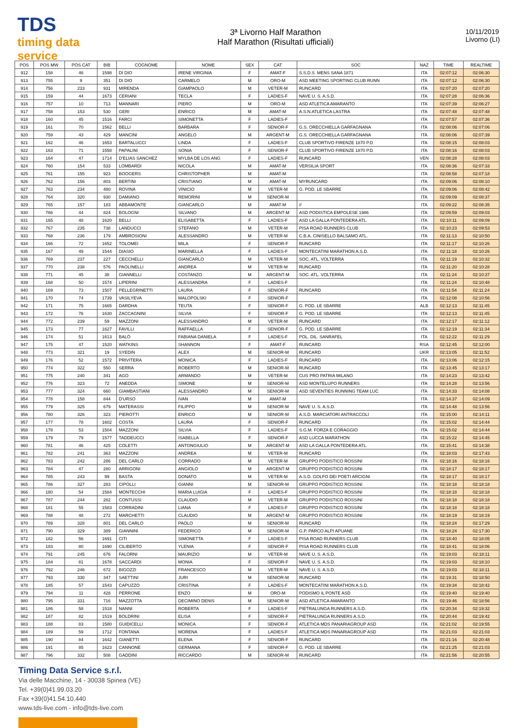TDS
timing data service
3ª Livorno Half Marathon
Half Marathon (Risultati ufficiali)
10/11/2019
Livorno (LI)
| POS | POS MW | POS CAT | BIB | COGNOME | NOME | SEX | CAT | SOC | NAZ | TIME | REALTIME |
| --- | --- | --- | --- | --- | --- | --- | --- | --- | --- | --- | --- |
| 912 | 158 | 46 | 1598 | DI DIO | IRENE VIRGINIA | F | AMAT-F | S.S.D.S. MENS SANA 1871 | ITA | 02:07:12 | 02:06:30 |
| 913 | 755 | 9 | 351 | DI DIO | CARMELO | M | ORO-M | ASD MEETING SPORTING CLUB RUNN | ITA | 02:07:12 | 02:06:30 |
| 914 | 756 | 233 | 931 | MIRENDA | GIAMPAOLO | M | VETER-M | RUNCARD | ITA | 02:07:20 | 02:07:20 |
| 915 | 159 | 44 | 1673 | CERIANI | TECLA | F | LADIES-F | NAVE U. S. A.S.D. | ITA | 02:07:28 | 02:06:36 |
| 916 | 757 | 10 | 713 | MANNARI | PIERO | M | ORO-M | ASD ATLETICA AMARANTO | ITA | 02:07:39 | 02:06:27 |
| 917 | 758 | 153 | 530 | GERI | ENRICO | M | AMAT-M | A.S.N.ATLETICA LASTRA | ITA | 02:07:48 | 02:07:48 |
| 918 | 160 | 45 | 1516 | FARCI | SIMONETTA | F | LADIES-F | | ITA | 02:07:57 | 02:07:36 |
| 919 | 161 | 70 | 1562 | BELLI | BARBARA | F | SENIOR-F | G.S. ORECCHIELLA GARFAGNANA | ITA | 02:08:06 | 02:07:06 |
| 920 | 759 | 43 | 429 | MANCINI | ANGELO | M | ARGENT-M | G.S. ORECCHIELLA GARFAGNANA | ITA | 02:08:06 | 02:07:39 |
| 921 | 162 | 46 | 1653 | BARTALUCCI | LINDA | F | LADIES-F | CLUB SPORTIVO FIRENZE 1870 P.D | ITA | 02:08:15 | 02:08:03 |
| 922 | 163 | 71 | 1558 | PAPALINI | SONIA | F | SENIOR-F | CLUB SPORTIVO FIRENZE 1870 P.D | ITA | 02:08:16 | 02:08:03 |
| 923 | 164 | 47 | 1714 | D'ELIAS SANCHEZ | MYLBA DE LOS ANG | F | LADIES-F | RUNCARD | VEN | 02:08:28 | 02:08:03 |
| 924 | 760 | 154 | 533 | LOMBARDI | NICOLA | M | AMAT-M | VERSILIA SPORT | ITA | 02:08:36 | 02:07:33 |
| 925 | 761 | 155 | 923 | BOOGERS | CHRISTOPHER | M | AMAT-M | | ITA | 02:08:58 | 02:07:18 |
| 926 | 762 | 156 | 803 | BERTINI | CRISTIANO | M | AMAT-M | MYRUNCARD | ITA | 02:09:06 | 02:08:10 |
| 927 | 763 | 234 | 480 | ROVINA | VINICIO | M | VETER-M | G. POD. LE SBARRE | ITA | 02:09:06 | 02:08:42 |
| 928 | 764 | 320 | 930 | DAMIANO | REMORINI | M | SENIOR-M | | ITA | 02:09:09 | 02:08:37 |
| 929 | 765 | 157 | 183 | ABBAMONTE | GIANCARLO | M | AMAT-M | // | ITA | 02:09:22 | 02:08:35 |
| 930 | 766 | 44 | 824 | BOLOGNI | SILVANO | M | ARGENT-M | ASD PODISTICA EMPOLESE 1986 | ITA | 02:09:59 | 02:09:03 |
| 931 | 165 | 48 | 1620 | BELLI | ELISABETTA | F | LADIES-F | ASD LA GALLA PONTEDERA ATL. | ITA | 02:10:11 | 02:09:09 |
| 932 | 767 | 235 | 738 | LANDUCCI | STEFANO | M | VETER-M | PISA ROAD RUNNERS CLUB | ITA | 02:10:23 | 02:09:53 |
| 933 | 768 | 236 | 179 | AMBROSIONI | ALESSANDRO | M | VETER-M | C.B.A. CINISELLO BALSAMO ATL. | ITA | 02:11:13 | 02:10:50 |
| 934 | 166 | 72 | 1652 | TOLOMEI | MILA | F | SENIOR-F | RUNCARD | ITA | 02:11:17 | 02:10:26 |
| 935 | 167 | 49 | 1544 | DIASIO | MARINELLA | F | LADIES-F | MONTECATINI MARATHON A.S.D. | ITA | 02:11:18 | 02:10:26 |
| 936 | 769 | 237 | 227 | CECCHELLI | GIANCARLO | M | VETER-M | SOC. ATL. VOLTERRA | ITA | 02:11:19 | 02:10:32 |
| 937 | 770 | 238 | 576 | PAOLINELLI | ANDREA | M | VETER-M | RUNCARD | ITA | 02:11:20 | 02:10:28 |
| 938 | 771 | 45 | 38 | GIANNELLI | COSTANZO | M | ARGENT-M | SOC. ATL. VOLTERRA | ITA | 02:11:24 | 02:10:37 |
| 939 | 168 | 50 | 1574 | LIPERINI | ALESSANDRA | F | LADIES-F | | ITA | 02:11:24 | 02:10:48 |
| 940 | 169 | 73 | 1507 | PELLEGRINETTI | LAURA | F | SENIOR-F | RUNCARD | ITA | 02:11:54 | 02:11:24 |
| 941 | 170 | 74 | 1739 | VASILYEVA | MALOPOLSKI | F | SENIOR-F | | ITA | 02:12:08 | 02:10:56 |
| 942 | 171 | 75 | 1665 | DARDHA | TEUTA | F | SENIOR-F | G. POD. LE SBARRE | ALB | 02:12:13 | 02:11:45 |
| 943 | 172 | 76 | 1630 | ZACCAGNINI | SILVIA | F | SENIOR-F | G. POD. LE SBARRE | ITA | 02:12:13 | 02:11:45 |
| 944 | 772 | 239 | 59 | MAZZONI | ALESSANDRO | M | VETER-M | RUNCARD | ITA | 02:12:17 | 02:11:12 |
| 945 | 173 | 77 | 1627 | FAVILLI | RAFFAELLA | F | SENIOR-F | G. POD. LE SBARRE | ITA | 02:12:19 | 02:11:34 |
| 946 | 174 | 51 | 1613 | BALÒ | FABIANA DANIELA | F | LADIES-F | POL. DIL. SANRAFEL | ITA | 02:12:22 | 02:11:29 |
| 947 | 175 | 47 | 1520 | WATKINS | SHANNON | F | AMAT-F | RUNCARD | RSA | 02:12:45 | 02:12:00 |
| 948 | 773 | 321 | 19 | SYEDIN | ALEX | M | SENIOR-M | RUNCARD | UKR | 02:13:05 | 02:11:52 |
| 949 | 176 | 52 | 1572 | PRIVITERA | MONICA | F | LADIES-F | RUNCARD | ITA | 02:13:06 | 02:12:15 |
| 950 | 774 | 322 | 550 | SERRA | ROBERTO | M | SENIOR-M | RUNCARD | ITA | 02:13:45 | 02:13:17 |
| 951 | 775 | 240 | 341 | AGO | ARMANDO | M | VETER-M | CUS PRO PATRIA MILANO | ITA | 02:14:23 | 02:13:42 |
| 952 | 776 | 323 | 72 | ANEDDA | SIMONE | M | SENIOR-M | ASD MONTELUPO RUNNERS | ITA | 02:14:28 | 02:13:56 |
| 953 | 777 | 324 | 660 | GIAMBASTIANI | ALESSANDRO | M | SENIOR-M | ASD SEVENTIES RUNNING TEAM LUC | ITA | 02:14:33 | 02:14:08 |
| 954 | 778 | 158 | 844 | D'URSO | IVAN | M | AMAT-M | | ITA | 02:14:37 | 02:14:09 |
| 955 | 779 | 325 | 679 | MATERASSI | FILIPPO | M | SENIOR-M | NAVE U. S. A.S.D. | ITA | 02:14:48 | 02:13:56 |
| 956 | 780 | 326 | 323 | PIEROTTI | ENRICO | M | SENIOR-M | A.S.D. MARCIATORI ANTRACCOLI | ITA | 02:15:00 | 02:14:11 |
| 957 | 177 | 78 | 1602 | COSTA | LAURA | F | SENIOR-F | RUNCARD | ITA | 02:15:02 | 02:14:44 |
| 958 | 178 | 53 | 1504 | MAZZONI | SILVIA | F | LADIES-F | S.G.M. FORZA E CORAGGIO | ITA | 02:15:02 | 02:14:44 |
| 959 | 179 | 79 | 1577 | TADDEUCCI | ISABELLA | F | SENIOR-F | ASD LUCCA MARATHON | ITA | 02:15:22 | 02:14:45 |
| 960 | 781 | 46 | 425 | COLETTI | ANTONGIULIO | M | ARGENT-M | ASD LA GALLA PONTEDERA ATL. | ITA | 02:15:41 | 02:14:38 |
| 961 | 782 | 241 | 363 | MAZZONI | ANDREA | M | VETER-M | RUNCARD | ITA | 02:18:03 | 02:17:43 |
| 962 | 783 | 242 | 286 | DEL CARLO | CORRADO | M | VETER-M | GRUPPO PODISTICO ROSSINI | ITA | 02:18:16 | 02:18:16 |
| 963 | 784 | 47 | 280 | ARRIGONI | ANGIOLO | M | ARGENT-M | GRUPPO PODISTICO ROSSINI | ITA | 02:18:17 | 02:18:17 |
| 964 | 785 | 243 | 99 | BASTA | DONATO | M | VETER-M | A.S.D. GOLFO DEI POETI ARCIGNI | ITA | 02:18:17 | 02:18:17 |
| 965 | 786 | 327 | 283 | CIPOLLI | GIANNI | M | SENIOR-M | GRUPPO PODISTICO ROSSINI | ITA | 02:18:18 | 02:18:18 |
| 966 | 180 | 54 | 1584 | MONTECCHI | MARIA LUIGIA | F | LADIES-F | GRUPPO PODISTICO ROSSINI | ITA | 02:18:18 | 02:18:18 |
| 967 | 787 | 244 | 282 | CONTUSSI | CLAUDIO | M | VETER-M | GRUPPO PODISTICO ROSSINI | ITA | 02:18:18 | 02:18:18 |
| 968 | 181 | 55 | 1583 | CORRADINI | LIANA | F | LADIES-F | GRUPPO PODISTICO ROSSINI | ITA | 02:18:18 | 02:18:18 |
| 969 | 788 | 48 | 272 | MARCHETTI | CLAUDIO | M | ARGENT-M | GRUPPO PODISTICO ROSSINI | ITA | 02:18:19 | 02:18:19 |
| 970 | 789 | 328 | 801 | DEL CARLO | PAOLO | M | SENIOR-M | RUNCARD | ITA | 02:18:24 | 02:17:29 |
| 971 | 790 | 329 | 389 | GIANNINI | FEDERICO | M | SENIOR-M | G.P. PARCO ALPI APUANE | ITA | 02:18:24 | 02:17:30 |
| 972 | 182 | 56 | 1691 | CITI | SIMONETTA | F | LADIES-F | PISA ROAD RUNNERS CLUB | ITA | 02:18:40 | 02:18:05 |
| 973 | 183 | 80 | 1690 | CILIBERTO | YLENIA | F | SENIOR-F | PISA ROAD RUNNERS CLUB | ITA | 02:18:41 | 02:18:06 |
| 974 | 791 | 245 | 676 | FALORNI | MAURIZIO | M | VETER-M | NAVE U. S. A.S.D. | ITA | 02:19:03 | 02:18:11 |
| 975 | 184 | 81 | 1678 | SACCARDI | MONIA | F | SENIOR-F | NAVE U. S. A.S.D. | ITA | 02:19:03 | 02:18:10 |
| 976 | 792 | 246 | 672 | BIGOZZI | FRANCESCO | M | VETER-M | NAVE U. S. A.S.D. | ITA | 02:19:03 | 02:18:11 |
| 977 | 793 | 330 | 347 | SAETTINI | JURI | M | SENIOR-M | RUNCARD | ITA | 02:19:31 | 02:18:50 |
| 978 | 185 | 57 | 1543 | CAPUZZO | CRISTINA | F | LADIES-F | MONTECATINI MARATHON A.S.D. | ITA | 02:19:34 | 02:18:42 |
| 979 | 794 | 11 | 428 | PERRONE | ENZO | M | ORO-M | PODISMO IL PONTE ASD | ITA | 02:19:40 | 02:19:40 |
| 980 | 795 | 331 | 716 | MAZZOTTA | DECIMINO DENIS | M | SENIOR-M | ASD ATLETICA AMARANTO | ITA | 02:19:46 | 02:18:56 |
| 981 | 186 | 58 | 1518 | NANNI | ROBERTA | F | LADIES-F | PIETRALUNGA RUNNERS A.S.D. | ITA | 02:20:34 | 02:19:32 |
| 982 | 187 | 82 | 1519 | BOLDRINI | ELISA | F | SENIOR-F | PIETRALUNGA RUNNERS A.S.D. | ITA | 02:20:44 | 02:19:42 |
| 983 | 188 | 83 | 1580 | GUIDICELLI | MONICA | F | SENIOR-F | ATLETICA MDS PANARIAGROUP ASD | ITA | 02:21:02 | 02:19:55 |
| 984 | 189 | 59 | 1712 | FONTANA | MORENA | F | LADIES-F | ATLETICA MDS PANARIAGROUP ASD | ITA | 02:21:03 | 02:21:03 |
| 985 | 190 | 84 | 1642 | GIANETTI | ELENA | F | SENIOR-F | RUNCARD | ITA | 02:21:16 | 02:20:48 |
| 986 | 191 | 85 | 1623 | CANNONE | GERMANA | F | SENIOR-F | G. POD. LE SBARRE | ITA | 02:21:25 | 02:21:03 |
| 987 | 796 | 332 | 508 | GADDINI | RICCARDO | M | SENIOR-M | RUNCARD | ITA | 02:21:56 | 02:20:55 |
Timing Data Service s.r.l.
Via delle Macchine, 14 - 30038 Spinea (VE)
Tel. +39(0)41.99.03.20
Fax +39(0)41.54.10.440
www.tds-live.com - info@tds-live.com